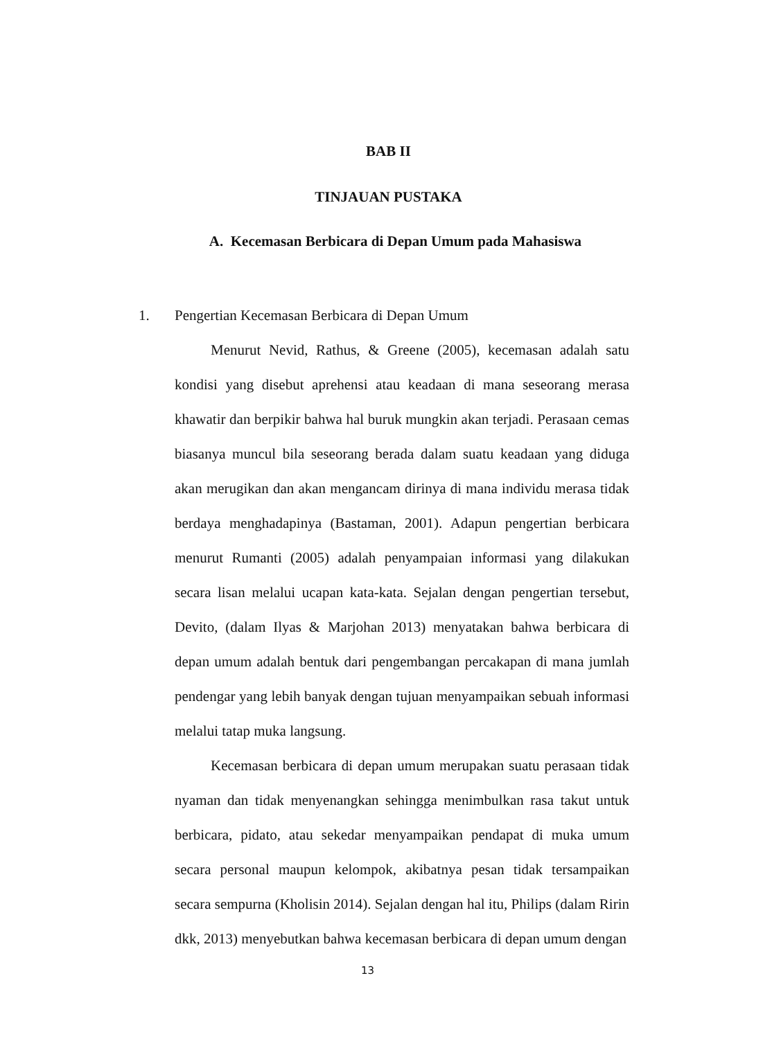BAB II
TINJAUAN PUSTAKA
A. Kecemasan Berbicara di Depan Umum pada Mahasiswa
1.
Pengertian Kecemasan Berbicara di Depan Umum
Menurut Nevid, Rathus, & Greene (2005), kecemasan adalah satu kondisi yang disebut aprehensi atau keadaan di mana seseorang merasa khawatir dan berpikir bahwa hal buruk mungkin akan terjadi. Perasaan cemas biasanya muncul bila seseorang berada dalam suatu keadaan yang diduga akan merugikan dan akan mengancam dirinya di mana individu merasa tidak berdaya menghadapinya (Bastaman, 2001). Adapun pengertian berbicara menurut Rumanti (2005) adalah penyampaian informasi yang dilakukan secara lisan melalui ucapan kata-kata. Sejalan dengan pengertian tersebut, Devito, (dalam Ilyas & Marjohan 2013) menyatakan bahwa berbicara di depan umum adalah bentuk dari pengembangan percakapan di mana jumlah pendengar yang lebih banyak dengan tujuan menyampaikan sebuah informasi melalui tatap muka langsung.
Kecemasan berbicara di depan umum merupakan suatu perasaan tidak nyaman dan tidak menyenangkan sehingga menimbulkan rasa takut untuk berbicara, pidato, atau sekedar menyampaikan pendapat di muka umum secara personal maupun kelompok, akibatnya pesan tidak tersampaikan secara sempurna (Kholisin 2014). Sejalan dengan hal itu, Philips (dalam Ririn dkk, 2013) menyebutkan bahwa kecemasan berbicara di depan umum dengan
13